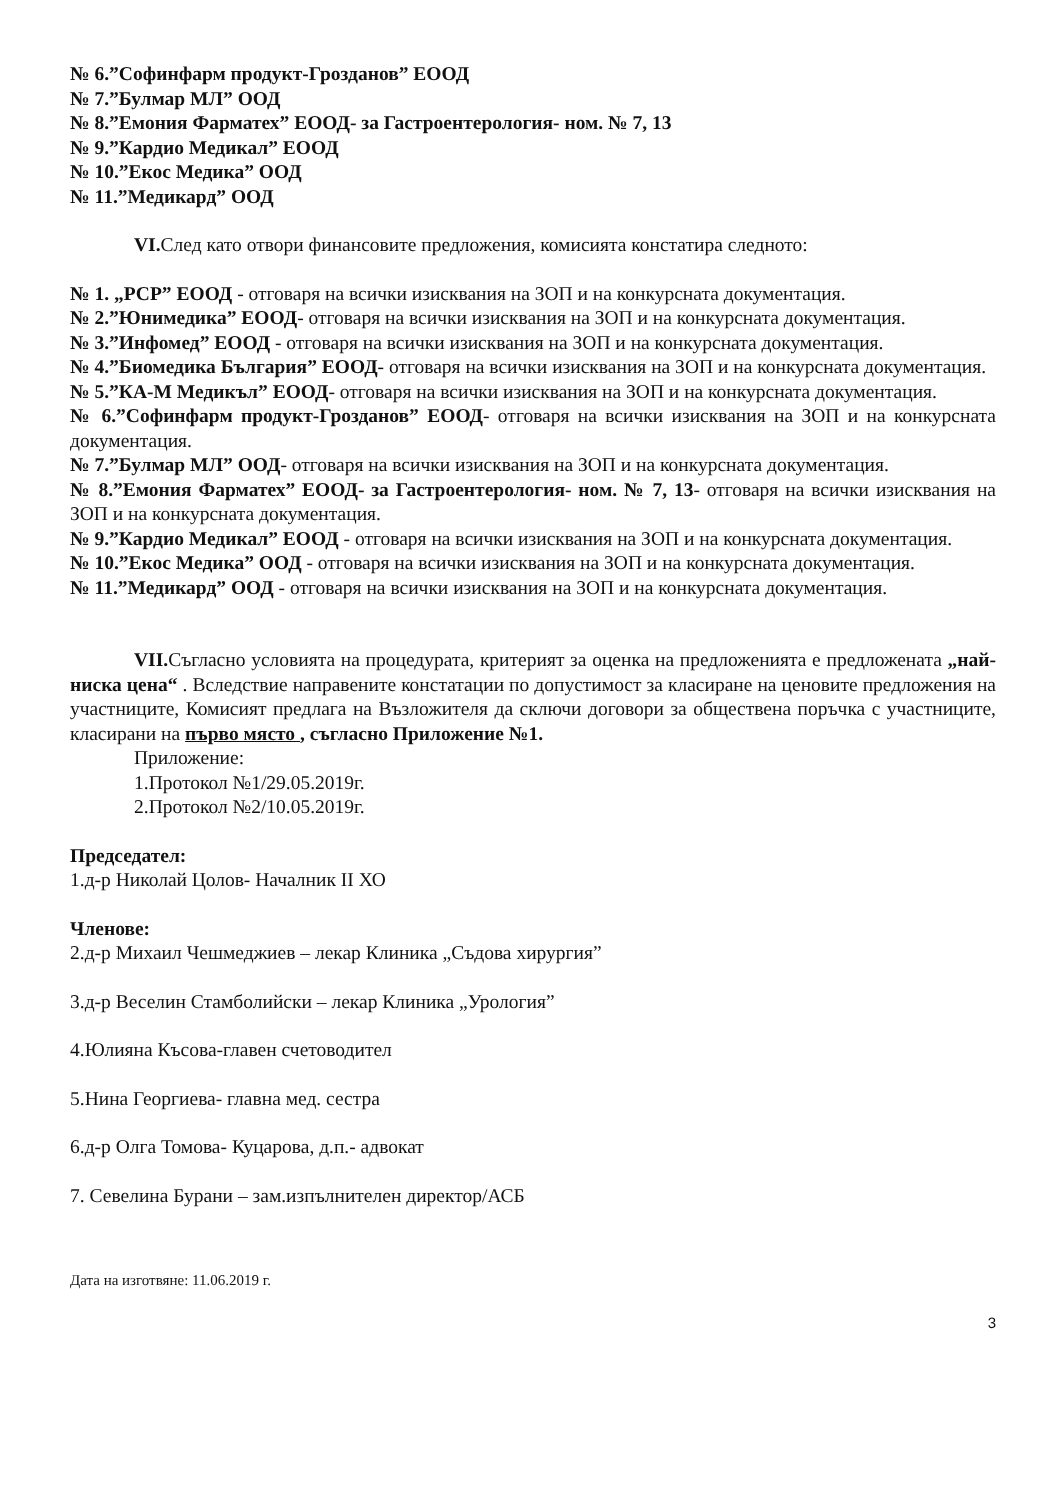№ 6.”Софинфарм продукт-Грозданов” ЕООД
№ 7.”Булмар МЛ” ООД
№ 8.”Емония Фарматех” ЕООД- за Гастроентерология- ном. № 7, 13
№ 9.”Кардио Медикал” ЕООД
№ 10.”Екос Медика” ООД
№ 11.”Медикард” ООД
VI. След като отвори финансовите предложения, комисията констатира следното:
№ 1. „РСР” ЕООД - отговаря на всички изисквания на ЗОП и на конкурсната документация.
№ 2.”Юнимедика” ЕООД- отговаря на всички изисквания на ЗОП и на конкурсната документация.
№ 3.”Инфомед” ЕООД - отговаря на всички изисквания на ЗОП и на конкурсната документация.
№ 4.”Биомедика България” ЕООД- отговаря на всички изисквания на ЗОП и на конкурсната документация.
№ 5.”КА-М Медикъл” ЕООД- отговаря на всички изисквания на ЗОП и на конкурсната документация.
№ 6.”Софинфарм продукт-Грозданов” ЕООД- отговаря на всички изисквания на ЗОП и на конкурсната документация.
№ 7.”Булмар МЛ” ООД- отговаря на всички изисквания на ЗОП и на конкурсната документация.
№ 8.”Емония Фарматех” ЕООД- за Гастроентерология- ном. № 7, 13- отговаря на всички изисквания на ЗОП и на конкурсната документация.
№ 9.”Кардио Медикал” ЕООД - отговаря на всички изисквания на ЗОП и на конкурсната документация.
№ 10.”Екос Медика” ООД - отговаря на всички изисквания на ЗОП и на конкурсната документация.
№ 11.”Медикард” ООД - отговаря на всички изисквания на ЗОП и на конкурсната документация.
VII. Съгласно условията на процедурата, критерият за оценка на предложенията е предложената „най-ниска цена“ . Вследствие направените констатации по допустимост за класиране на ценовите предложения на участниците, Комисият предлага на Възложителя да сключи договори за обществена поръчка с участниците, класирани на първо място , съгласно Приложение №1.
Приложение:
1.Протокол №1/29.05.2019г.
2.Протокол №2/10.05.2019г.
Председател:
1.д-р Николай Цолов- Началник II ХО
Членове:
2.д-р Михаил Чешмеджиев – лекар Клиника „Съдова хирургия”
3.д-р Веселин Стамболийски – лекар Клиника „Урология”
4.Юлияна Късова-главен счетоводител
5.Нина Георгиева- главна мед. сестра
6.д-р Олга Томова- Куцарова, д.п.- адвокат
7. Севелина Бурани – зам.изпълнителен директор/АСБ
Дата на изготвяне: 11.06.2019 г.
3